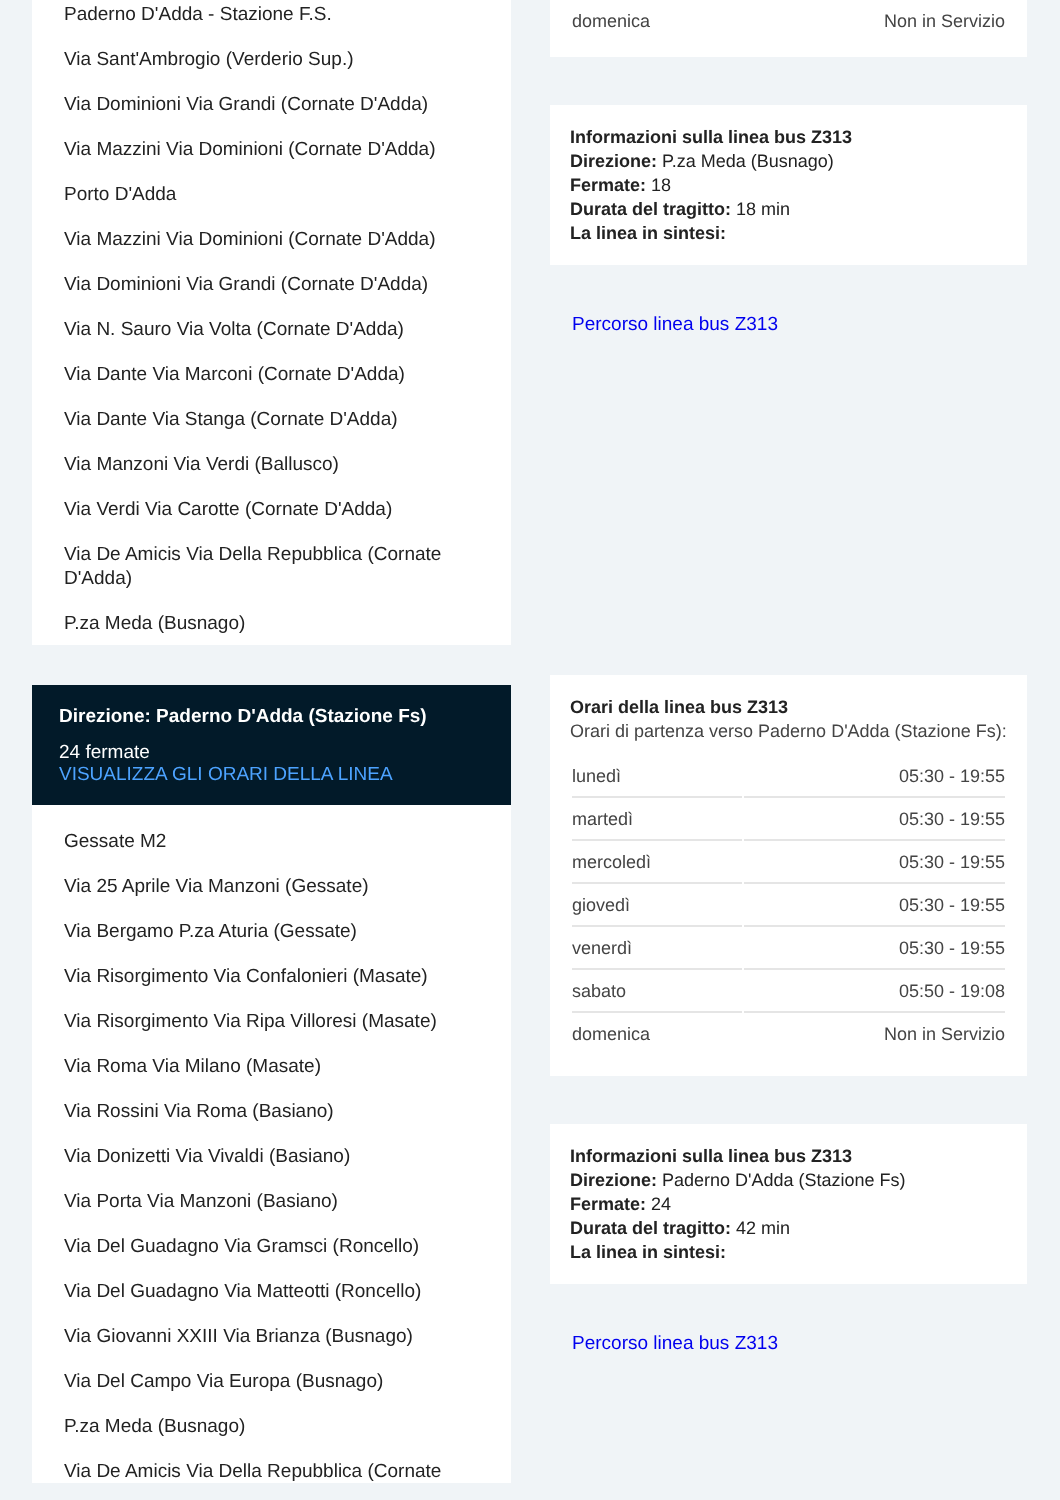Paderno D'Adda - Stazione F.S.
Via Sant'Ambrogio (Verderio Sup.)
Via Dominioni Via Grandi (Cornate D'Adda)
Via Mazzini Via Dominioni (Cornate D'Adda)
Porto D'Adda
Via Mazzini Via Dominioni (Cornate D'Adda)
Via Dominioni Via Grandi (Cornate D'Adda)
Via N. Sauro Via Volta (Cornate D'Adda)
Via Dante Via Marconi (Cornate D'Adda)
Via Dante Via Stanga (Cornate D'Adda)
Via Manzoni Via Verdi (Ballusco)
Via Verdi Via Carotte (Cornate D'Adda)
Via De Amicis Via Della Repubblica (Cornate D'Adda)
P.za Meda (Busnago)
Direzione: Paderno D'Adda (Stazione Fs)
24 fermate
VISUALIZZA GLI ORARI DELLA LINEA
Gessate M2
Via 25 Aprile Via Manzoni (Gessate)
Via Bergamo P.za Aturia (Gessate)
Via Risorgimento Via Confalonieri (Masate)
Via Risorgimento Via Ripa Villoresi (Masate)
Via Roma Via Milano (Masate)
Via Rossini Via Roma (Basiano)
Via Donizetti Via Vivaldi (Basiano)
Via Porta Via Manzoni (Basiano)
Via Del Guadagno Via Gramsci (Roncello)
Via Del Guadagno Via Matteotti (Roncello)
Via Giovanni XXIII Via Brianza (Busnago)
Via Del Campo Via Europa (Busnago)
P.za Meda (Busnago)
Via De Amicis Via Della Repubblica (Cornate
| domenica | Non in Servizio |
Informazioni sulla linea bus Z313
Direzione: P.za Meda (Busnago)
Fermate: 18
Durata del tragitto: 18 min
La linea in sintesi:
Percorso linea bus Z313
Orari della linea bus Z313
Orari di partenza verso Paderno D'Adda (Stazione Fs):
| lunedì | 05:30 - 19:55 |
| martedì | 05:30 - 19:55 |
| mercoledì | 05:30 - 19:55 |
| giovedì | 05:30 - 19:55 |
| venerdì | 05:30 - 19:55 |
| sabato | 05:50 - 19:08 |
| domenica | Non in Servizio |
Informazioni sulla linea bus Z313
Direzione: Paderno D'Adda (Stazione Fs)
Fermate: 24
Durata del tragitto: 42 min
La linea in sintesi:
Percorso linea bus Z313